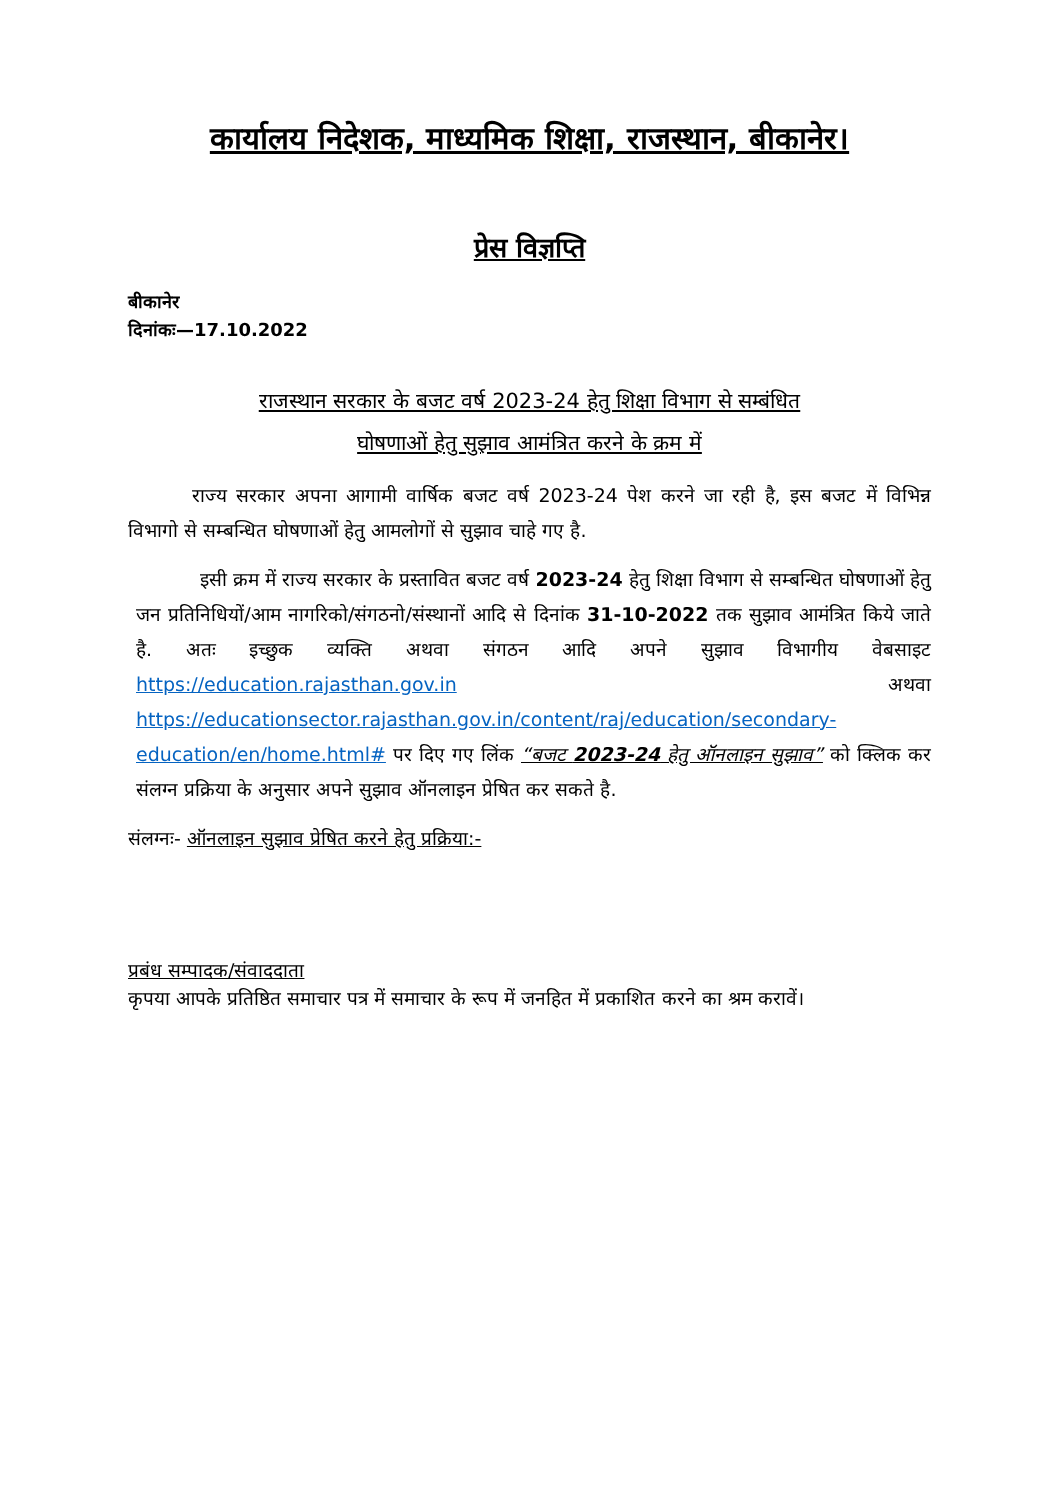कार्यालय निदेशक, माध्यमिक शिक्षा, राजस्थान, बीकानेर।
प्रेस विज्ञप्ति
बीकानेर
दिनांकः—17.10.2022
राजस्थान सरकार के बजट वर्ष 2023-24 हेतु शिक्षा विभाग से सम्बंधित
घोषणाओं हेतु सुझाव आमंत्रित करने के क्रम में
राज्य सरकार अपना आगामी वार्षिक बजट वर्ष 2023-24 पेश करने जा रही है, इस बजट में विभिन्न विभागो से सम्बन्धित घोषणाओं हेतु आमलोगों से सुझाव चाहे गए है.
इसी क्रम में राज्य सरकार के प्रस्तावित बजट वर्ष 2023-24 हेतु शिक्षा विभाग से सम्बन्धित घोषणाओं हेतु जन प्रतिनिधियों/आम नागरिको/संगठनो/संस्थानों आदि से दिनांक 31-10-2022 तक सुझाव आमंत्रित किये जाते है. अतः इच्छुक व्यक्ति अथवा संगठन आदि अपने सुझाव विभागीय वेबसाइट https://education.rajasthan.gov.in अथवा https://educationsector.rajasthan.gov.in/content/raj/education/secondary-education/en/home.html# पर दिए गए लिंक “बजट 2023-24 हेतु ऑनलाइन सुझाव” को क्लिक कर संलग्न प्रक्रिया के अनुसार अपने सुझाव ऑनलाइन प्रेषित कर सकते है.
संलग्नः- ऑनलाइन सुझाव प्रेषित करने हेतु प्रक्रिया:-
प्रबंध सम्पादक/संवाददाता
कृपया आपके प्रतिष्ठित समाचार पत्र में समाचार के रूप में जनहित में प्रकाशित करने का श्रम करावें।